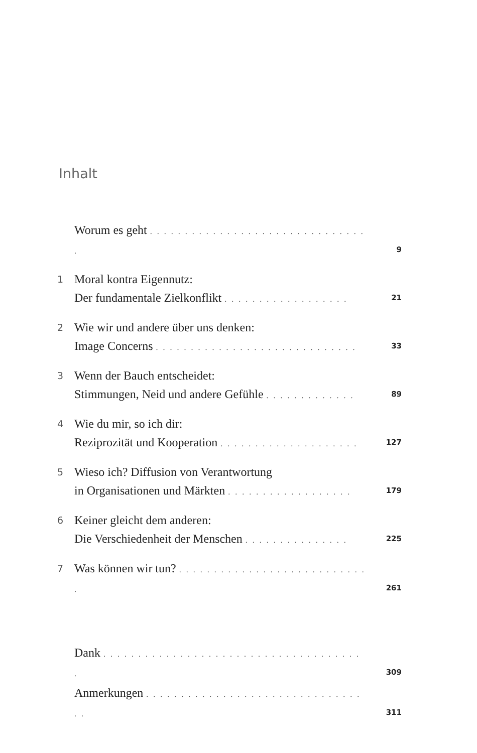Inhalt
Worum es geht . . . . . . . . . . . . . . . . . . . . . . . . . . . . . . . . 9
1 Moral kontra Eigennutz:
Der fundamentale Zielkonflikt . . . . . . . . . . . . . . . . . . 21
2 Wie wir und andere über uns denken:
Image Concerns . . . . . . . . . . . . . . . . . . . . . . . . . . . . . 33
3 Wenn der Bauch entscheidet:
Stimmungen, Neid und andere Gefühle . . . . . . . . . . . . . 89
4 Wie du mir, so ich dir:
Reziprozität und Kooperation . . . . . . . . . . . . . . . . . . . . 127
5 Wieso ich? Diffusion von Verantwortung
in Organisationen und Märkten . . . . . . . . . . . . . . . . . . 179
6 Keiner gleicht dem anderen:
Die Verschiedenheit der Menschen . . . . . . . . . . . . . . . 225
7 Was können wir tun? . . . . . . . . . . . . . . . . . . . . . . . . . . . . 261
Dank . . . . . . . . . . . . . . . . . . . . . . . . . . . . . . . . . . . . . . 309
Anmerkungen . . . . . . . . . . . . . . . . . . . . . . . . . . . . . . . . . 311